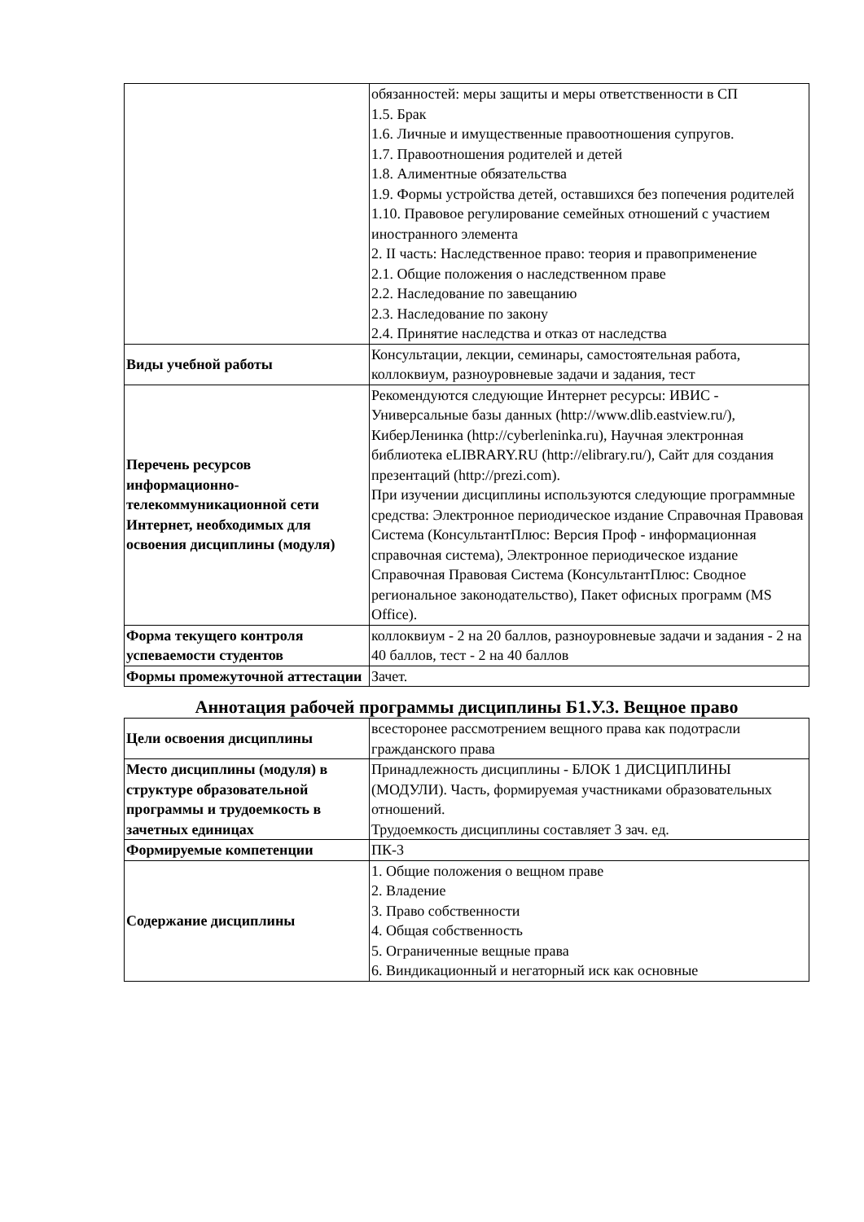| | обязанностей: меры защиты и меры ответственности в СП 1.5. Брак 1.6. Личные и имущественные правоотношения супругов. 1.7. Правоотношения родителей и детей 1.8. Алиментные обязательства 1.9. Формы устройства детей, оставшихся без попечения родителей 1.10. Правовое регулирование семейных отношений с участием иностранного элемента 2. II часть: Наследственное право: теория и правоприменение 2.1. Общие положения о наследственном праве 2.2. Наследование по завещанию 2.3. Наследование по закону 2.4. Принятие наследства и отказ от наследства |
| Виды учебной работы | Консультации, лекции, семинары, самостоятельная работа, коллоквиум, разноуровневые задачи и задания, тест |
| Перечень ресурсов информационно-телекоммуникационной сети Интернет, необходимых для освоения дисциплины (модуля) | Рекомендуются следующие Интернет ресурсы: ИВИС - Универсальные базы данных (http://www.dlib.eastview.ru/), КиберЛенинка (http://cyberleninka.ru), Научная электронная библиотека eLIBRARY.RU (http://elibrary.ru/), Сайт для создания презентаций (http://prezi.com). При изучении дисциплины используются следующие программные средства: Электронное периодическое издание Справочная Правовая Система (КонсультантПлюс: Версия Проф - информационная справочная система), Электронное периодическое издание Справочная Правовая Система (КонсультантПлюс: Сводное региональное законодательство), Пакет офисных программ (MS Office). |
| Форма текущего контроля успеваемости студентов | коллоквиум - 2 на 20 баллов, разноуровневые задачи и задания - 2 на 40 баллов, тест - 2 на 40 баллов |
| Формы промежуточной аттестации | Зачет. |
Аннотация рабочей программы дисциплины Б1.У.3. Вещное право
| Цели освоения дисциплины | всесторонее рассмотрением вещного права как подотрасли гражданского права |
| Место дисциплины (модуля) в структуре образовательной программы и трудоемкость в зачетных единицах | Принадлежность дисциплины - БЛОК 1 ДИСЦИПЛИНЫ (МОДУЛИ). Часть, формируемая участниками образовательных отношений. Трудоемкость дисциплины составляет 3 зач. ед. |
| Формируемые компетенции | ПК-3 |
| Содержание дисциплины | 1. Общие положения о вещном праве 2. Владение 3. Право собственности 4. Общая собственность 5. Ограниченные вещные права 6. Виндикационный и негаторный иск как основные |